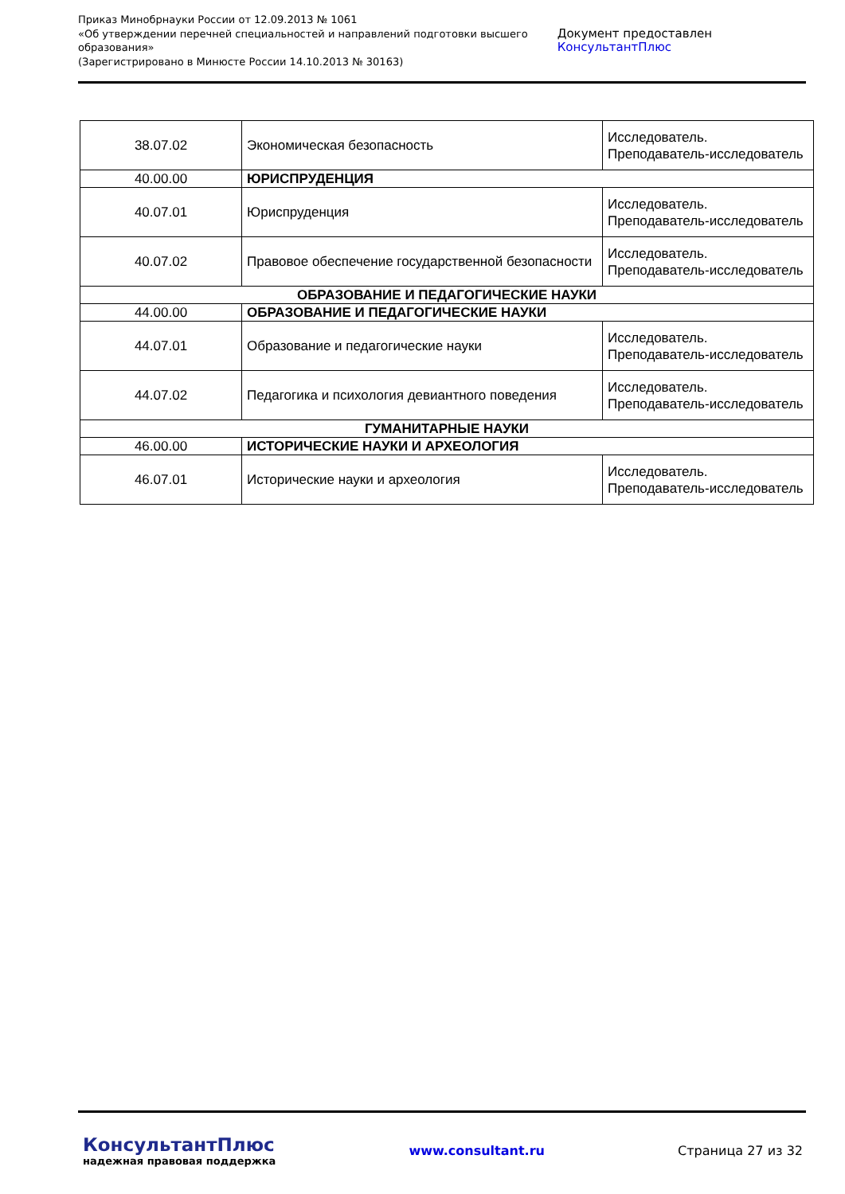Приказ Минобрнауки России от 12.09.2013 № 1061
«Об утверждении перечней специальностей и направлений подготовки высшего образования»
(Зарегистрировано в Минюсте России 14.10.2013 № 30163)
Документ предоставлен КонсультантПлюс
| 38.07.02 | Экономическая безопасность | Исследователь. Преподаватель-исследователь |
| 40.00.00 | ЮРИСПРУДЕНЦИЯ | |
| 40.07.01 | Юриспруденция | Исследователь. Преподаватель-исследователь |
| 40.07.02 | Правовое обеспечение государственной безопасности | Исследователь. Преподаватель-исследователь |
| ОБРАЗОВАНИЕ И ПЕДАГОГИЧЕСКИЕ НАУКИ | | |
| 44.00.00 | ОБРАЗОВАНИЕ И ПЕДАГОГИЧЕСКИЕ НАУКИ | |
| 44.07.01 | Образование и педагогические науки | Исследователь. Преподаватель-исследователь |
| 44.07.02 | Педагогика и психология девиантного поведения | Исследователь. Преподаватель-исследователь |
| ГУМАНИТАРНЫЕ НАУКИ | | |
| 46.00.00 | ИСТОРИЧЕСКИЕ НАУКИ И АРХЕОЛОГИЯ | |
| 46.07.01 | Исторические науки и археология | Исследователь. Преподаватель-исследователь |
КонсультантПлюс
надежная правовая поддержка
www.consultant.ru Страница 27 из 32